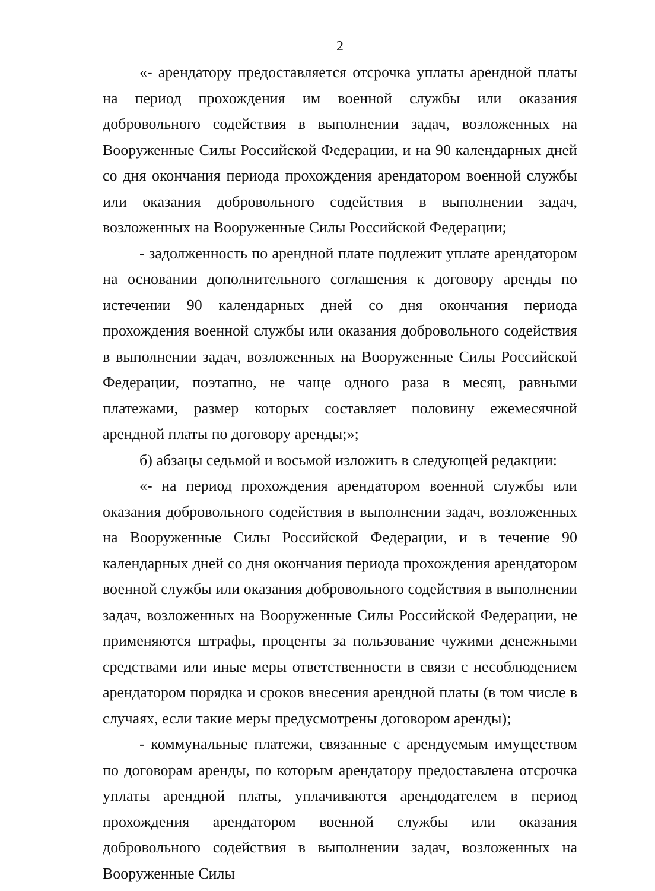2
«- арендатору предоставляется отсрочка уплаты арендной платы на период прохождения им военной службы или оказания добровольного содействия в выполнении задач, возложенных на Вооруженные Силы Российской Федерации, и на 90 календарных дней со дня окончания периода прохождения арендатором военной службы или оказания добровольного содействия в выполнении задач, возложенных на Вооруженные Силы Российской Федерации;
- задолженность по арендной плате подлежит уплате арендатором на основании дополнительного соглашения к договору аренды по истечении 90 календарных дней со дня окончания периода прохождения военной службы или оказания добровольного содействия в выполнении задач, возложенных на Вооруженные Силы Российской Федерации, поэтапно, не чаще одного раза в месяц, равными платежами, размер которых составляет половину ежемесячной арендной платы по договору аренды;»;
б) абзацы седьмой и восьмой изложить в следующей редакции:
«- на период прохождения арендатором военной службы или оказания добровольного содействия в выполнении задач, возложенных на Вооруженные Силы Российской Федерации, и в течение 90 календарных дней со дня окончания периода прохождения арендатором военной службы или оказания добровольного содействия в выполнении задач, возложенных на Вооруженные Силы Российской Федерации, не применяются штрафы, проценты за пользование чужими денежными средствами или иные меры ответственности в связи с несоблюдением арендатором порядка и сроков внесения арендной платы (в том числе в случаях, если такие меры предусмотрены договором аренды);
- коммунальные платежи, связанные с арендуемым имуществом по договорам аренды, по которым арендатору предоставлена отсрочка уплаты арендной платы, уплачиваются арендодателем в период прохождения арендатором военной службы или оказания добровольного содействия в выполнении задач, возложенных на Вооруженные Силы